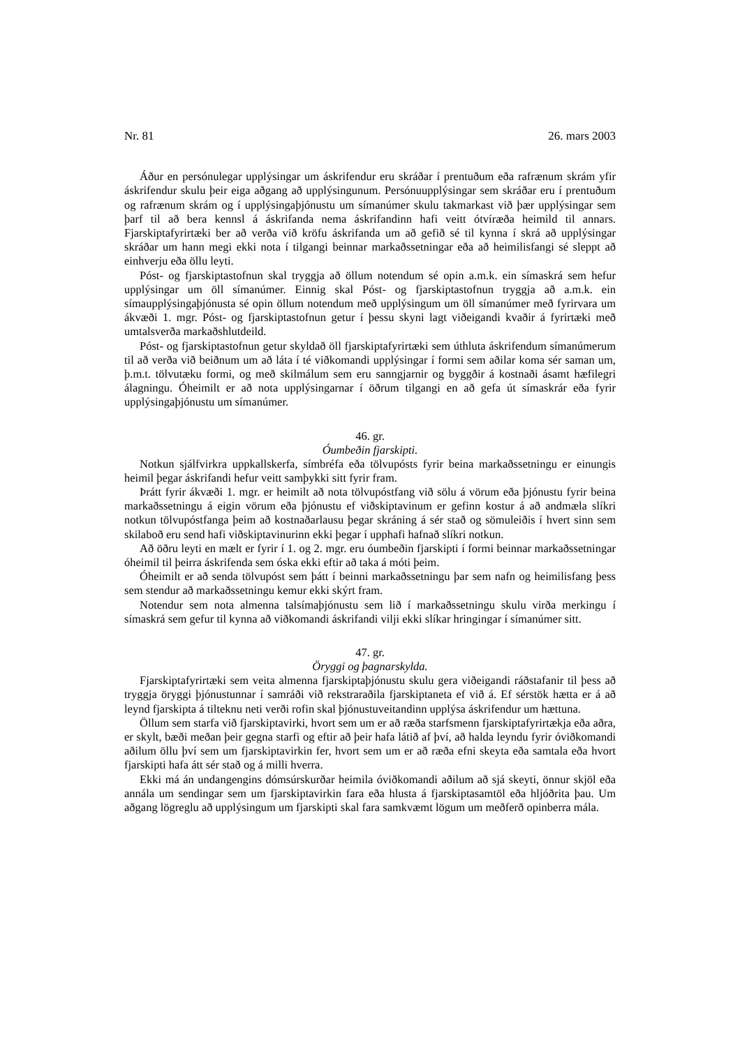Nr. 81 26. mars 2003
Áður en persónulegar upplýsingar um áskrifendur eru skráðar í prentuðum eða rafrænum skrám yfir áskrifendur skulu þeir eiga aðgang að upplýsingunum. Persónuupplýsingar sem skráðar eru í prentuðum og rafrænum skrám og í upplýsingaþjónustu um símanúmer skulu takmarkast við þær upplýsingar sem þarf til að bera kennsl á áskrifanda nema áskrifandinn hafi veitt ótvíræða heimild til annars. Fjarskiptafyrirtæki ber að verða við kröfu áskrifanda um að gefið sé til kynna í skrá að upplýsingar skráðar um hann megi ekki nota í tilgangi beinnar markaðssetningar eða að heimilisfangi sé sleppt að einhverju eða öllu leyti.
Póst- og fjarskiptastofnun skal tryggja að öllum notendum sé opin a.m.k. ein símaskrá sem hefur upplýsingar um öll símanúmer. Einnig skal Póst- og fjarskiptastofnun tryggja að a.m.k. ein símaupplýsingaþjónusta sé opin öllum notendum með upplýsingum um öll símanúmer með fyrirvara um ákvæði 1. mgr. Póst- og fjarskiptastofnun getur í þessu skyni lagt viðeigandi kvaðir á fyrirtæki með umtalsverða markaðshlutdeild.
Póst- og fjarskiptastofnun getur skyldað öll fjarskiptafyrirtæki sem úthluta áskrifendum símanúmerum til að verða við beiðnum um að láta í té viðkomandi upplýsingar í formi sem aðilar koma sér saman um, þ.m.t. tölvutæku formi, og með skilmálum sem eru sanngjarnir og byggðir á kostnaði ásamt hæfilegri álagningu. Óheimilt er að nota upplýsingarnar í öðrum tilgangi en að gefa út símaskrár eða fyrir upplýsingaþjónustu um símanúmer.
46. gr.
Óumbeðin fjarskipti.
Notkun sjálfvirkra uppkallskerfa, símbréfa eða tölvupósts fyrir beina markaðssetningu er einungis heimil þegar áskrifandi hefur veitt samþykki sitt fyrir fram.
Þrátt fyrir ákvæði 1. mgr. er heimilt að nota tölvupóstfang við sölu á vörum eða þjónustu fyrir beina markaðssetningu á eigin vörum eða þjónustu ef viðskiptavinum er gefinn kostur á að andmæla slíkri notkun tölvupóstfanga þeim að kostnaðarlausu þegar skráning á sér stað og sömuleiðis í hvert sinn sem skilaboð eru send hafi viðskiptavinurinn ekki þegar í upphafi hafnað slíkri notkun.
Að öðru leyti en mælt er fyrir í 1. og 2. mgr. eru óumbeðin fjarskipti í formi beinnar markaðssetningar óheimil til þeirra áskrifenda sem óska ekki eftir að taka á móti þeim.
Óheimilt er að senda tölvupóst sem þátt í beinni markaðssetningu þar sem nafn og heimilisfang þess sem stendur að markaðssetningu kemur ekki skýrt fram.
Notendur sem nota almenna talsímaþjónustu sem lið í markaðssetningu skulu virða merkingu í símaskrá sem gefur til kynna að viðkomandi áskrifandi vilji ekki slíkar hringingar í símanúmer sitt.
47. gr.
Öryggi og þagnarskylda.
Fjarskiptafyrirtæki sem veita almenna fjarskiptaþjónustu skulu gera viðeigandi ráðstafanir til þess að tryggja öryggi þjónustunnar í samráði við rekstraraðila fjarskiptaneta ef við á. Ef sérstök hætta er á að leynd fjarskipta á tilteknu neti verði rofin skal þjónustuveitandinn upplýsa áskrifendur um hættuna.
Öllum sem starfa við fjarskiptavirki, hvort sem um er að ræða starfsmenn fjarskiptafyrirtækja eða aðra, er skylt, bæði meðan þeir gegna starfi og eftir að þeir hafa látið af því, að halda leyndu fyrir óviðkomandi aðilum öllu því sem um fjarskiptavirkin fer, hvort sem um er að ræða efni skeyta eða samtala eða hvort fjarskipti hafa átt sér stað og á milli hverra.
Ekki má án undangengins dómsúrskurðar heimila óviðkomandi aðilum að sjá skeyti, önnur skjöl eða annála um sendingar sem um fjarskiptavirkin fara eða hlusta á fjarskiptasamtöl eða hljóðrita þau. Um aðgang lögreglu að upplýsingum um fjarskipti skal fara samkvæmt lögum um meðferð opinberra mála.